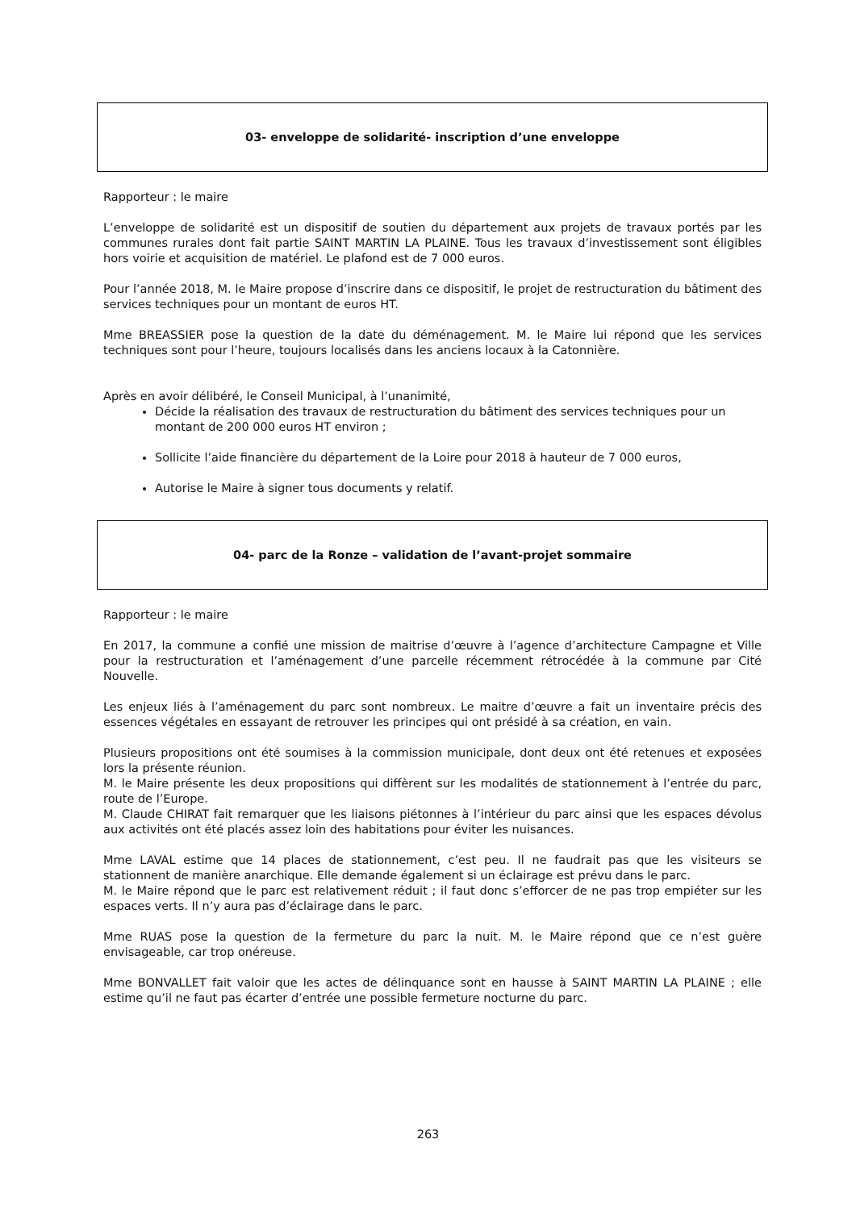03- enveloppe de solidarité- inscription d’une enveloppe
Rapporteur : le maire
L’enveloppe de solidarité est un dispositif de soutien du département aux projets de travaux portés par les communes rurales dont fait partie SAINT MARTIN LA PLAINE. Tous les travaux d’investissement sont éligibles hors voirie et acquisition de matériel. Le plafond est de 7 000 euros.
Pour l’année 2018, M. le Maire propose d’inscrire dans ce dispositif, le projet de restructuration du bâtiment des services techniques pour un montant de euros HT.
Mme BREASSIER pose la question de la date du déménagement. M. le Maire lui répond que les services techniques sont pour l’heure, toujours localisés dans les anciens locaux à la Catonnière.
Après en avoir délibéré, le Conseil Municipal, à l’unanimité,
Décide la réalisation des travaux de restructuration du bâtiment des services techniques pour un montant de 200 000 euros HT environ ;
Sollicite l’aide financière du département de la Loire pour 2018 à hauteur de 7 000 euros,
Autorise le Maire à signer tous documents y relatif.
04- parc de la Ronze – validation de l’avant-projet sommaire
Rapporteur : le maire
En 2017, la commune a confié une mission de maitrise d’œuvre à l’agence d’architecture Campagne et Ville pour la restructuration et l’aménagement d’une parcelle récemment rétrocédée à la commune par Cité Nouvelle.
Les enjeux liés à l’aménagement du parc sont nombreux. Le maitre d’œuvre a fait un inventaire précis des essences végétales en essayant de retrouver les principes qui ont présidé à sa création, en vain.
Plusieurs propositions ont été soumises à la commission municipale, dont deux ont été retenues et exposées lors la présente réunion.
M. le Maire présente les deux propositions qui diffèrent sur les modalités de stationnement à l’entrée du parc, route de l’Europe.
M. Claude CHIRAT fait remarquer que les liaisons piétonnes à l’intérieur du parc ainsi que les espaces dévolus aux activités ont été placés assez loin des habitations pour éviter les nuisances.
Mme LAVAL estime que 14 places de stationnement, c’est peu. Il ne faudrait pas que les visiteurs se stationnent de manière anarchique. Elle demande également si un éclairage est prévu dans le parc.
M. le Maire répond que le parc est relativement réduit ; il faut donc s’efforcer de ne pas trop empiéter sur les espaces verts. Il n’y aura pas d’éclairage dans le parc.
Mme RUAS pose la question de la fermeture du parc la nuit. M. le Maire répond que ce n’est guère envisageable, car trop onéreuse.
Mme BONVALLET fait valoir que les actes de délinquance sont en hausse à SAINT MARTIN LA PLAINE ; elle estime qu’il ne faut pas écarter d’entrée une possible fermeture nocturne du parc.
263